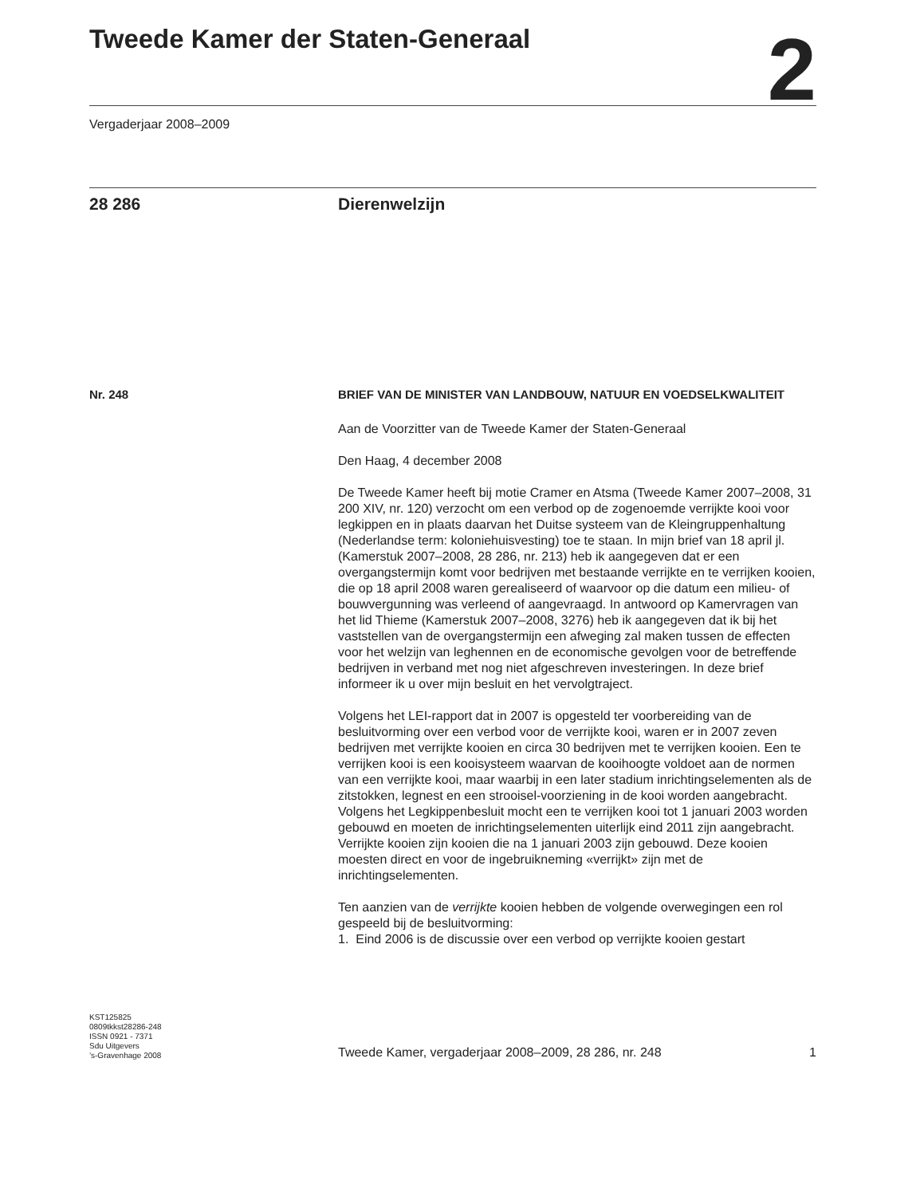Tweede Kamer der Staten-Generaal
2
Vergaderjaar 2008–2009
28 286 Dierenwelzijn
Nr. 248
BRIEF VAN DE MINISTER VAN LANDBOUW, NATUUR EN VOEDSELKWALITEIT
Aan de Voorzitter van de Tweede Kamer der Staten-Generaal
Den Haag, 4 december 2008
De Tweede Kamer heeft bij motie Cramer en Atsma (Tweede Kamer 2007–2008, 31 200 XIV, nr. 120) verzocht om een verbod op de zogenoemde verrijkte kooi voor legkippen en in plaats daarvan het Duitse systeem van de Kleingruppenhaltung (Nederlandse term: koloniehuisvesting) toe te staan. In mijn brief van 18 april jl. (Kamerstuk 2007–2008, 28 286, nr. 213) heb ik aangegeven dat er een overgangstermijn komt voor bedrijven met bestaande verrijkte en te verrijken kooien, die op 18 april 2008 waren gerealiseerd of waarvoor op die datum een milieu- of bouwvergunning was verleend of aangevraagd. In antwoord op Kamervragen van het lid Thieme (Kamerstuk 2007–2008, 3276) heb ik aangegeven dat ik bij het vaststellen van de overgangstermijn een afweging zal maken tussen de effecten voor het welzijn van leghennen en de economische gevolgen voor de betreffende bedrijven in verband met nog niet afgeschreven investeringen. In deze brief informeer ik u over mijn besluit en het vervolgtraject.
Volgens het LEI-rapport dat in 2007 is opgesteld ter voorbereiding van de besluitvorming over een verbod voor de verrijkte kooi, waren er in 2007 zeven bedrijven met verrijkte kooien en circa 30 bedrijven met te verrijken kooien. Een te verrijken kooi is een kooisysteem waarvan de kooihoogte voldoet aan de normen van een verrijkte kooi, maar waarbij in een later stadium inrichtingselementen als de zitstokken, legnest en een strooisel-voorziening in de kooi worden aangebracht. Volgens het Legkippenbesluit mocht een te verrijken kooi tot 1 januari 2003 worden gebouwd en moeten de inrichtingselementen uiterlijk eind 2011 zijn aangebracht. Verrijkte kooien zijn kooien die na 1 januari 2003 zijn gebouwd. Deze kooien moesten direct en voor de ingebruikneming «verrijkt» zijn met de inrichtingselementen.
Ten aanzien van de verrijkte kooien hebben de volgende overwegingen een rol gespeeld bij de besluitvorming:
1. Eind 2006 is de discussie over een verbod op verrijkte kooien gestart
KST125825
0809tkkst28286-248
ISSN 0921 - 7371
Sdu Uitgevers
’s-Gravenhage 2008
Tweede Kamer, vergaderjaar 2008–2009, 28 286, nr. 248 1